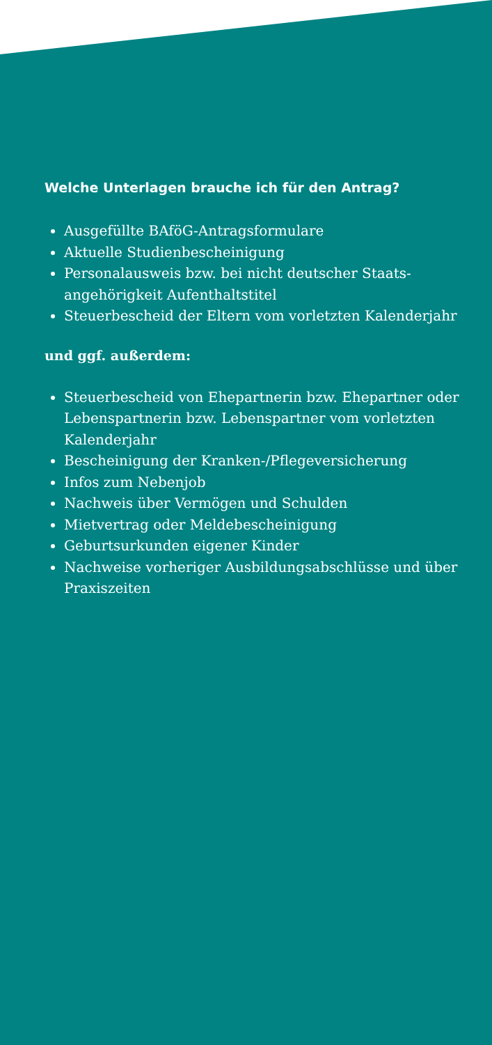Welche Unterlagen brauche ich für den Antrag?
Ausgefüllte BAföG-Antragsformulare
Aktuelle Studienbescheinigung
Personalausweis bzw. bei nicht deutscher Staats-angehörigkeit Aufenthaltstitel
Steuerbescheid der Eltern vom vorletzten Kalenderjahr
und ggf. außerdem:
Steuerbescheid von Ehepartnerin bzw. Ehepartner oder Lebenspartnerin bzw. Lebenspartner vom vorletzten Kalenderjahr
Bescheinigung der Kranken-/Pflegeversicherung
Infos zum Nebenjob
Nachweis über Vermögen und Schulden
Mietvertrag oder Meldebescheinigung
Geburtsurkunden eigener Kinder
Nachweise vorheriger Ausbildungsabschlüsse und über Praxiszeiten